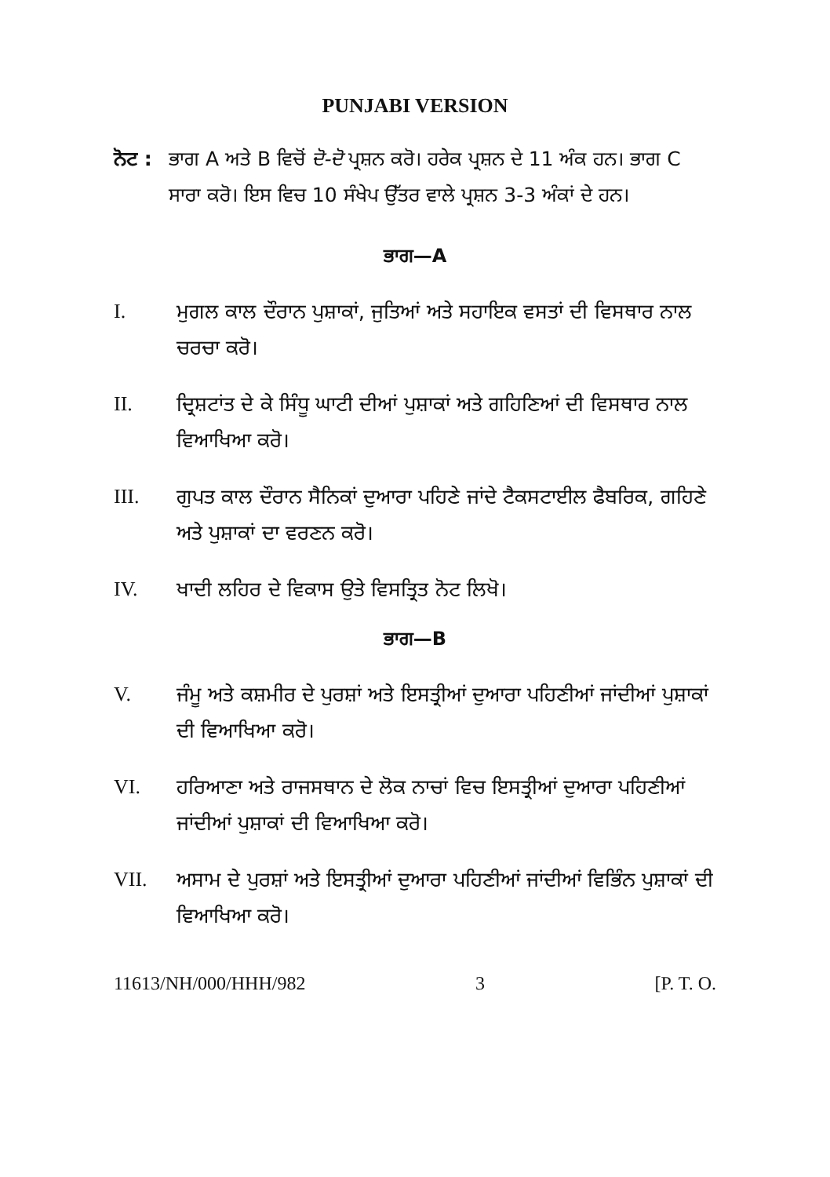PUNJABI VERSION
ਨੋਟ : ਭਾਗ A ਅਤੇ B ਵਿਚੋਂ ਦੋ-ਦੋ ਪ੍ਰਸ਼ਨ ਕਰੋ। ਹਰੇਕ ਪ੍ਰਸ਼ਨ ਦੇ 11 ਅੰਕ ਹਨ। ਭਾਗ C ਸਾਰਾ ਕਰੋ। ਇਸ ਵਿਚ 10 ਸੰਖੇਪ ਉੱਤਰ ਵਾਲੇ ਪ੍ਰਸ਼ਨ 3-3 ਅੰਕਾਂ ਦੇ ਹਨ।
ਭਾਗ—A
I. ਮੁਗਲ ਕਾਲ ਦੌਰਾਨ ਪੁਸ਼ਾਕਾਂ, ਜੁਤਿਆਂ ਅਤੇ ਸਹਾਇਕ ਵਸਤਾਂ ਦੀ ਵਿਸਥਾਰ ਨਾਲ ਚਰਚਾ ਕਰੋ।
II. ਦ੍ਰਿਸ਼ਟਾਂਤ ਦੇ ਕੇ ਸਿੰਧੂ ਘਾਟੀ ਦੀਆਂ ਪੁਸ਼ਾਕਾਂ ਅਤੇ ਗਹਿਣਿਆਂ ਦੀ ਵਿਸਥਾਰ ਨਾਲ ਵਿਆਖਿਆ ਕਰੋ।
III. ਗੁਪਤ ਕਾਲ ਦੌਰਾਨ ਸੈਨਿਕਾਂ ਦੁਆਰਾ ਪਹਿਣੇ ਜਾਂਦੇ ਟੈਕਸਟਾਈਲ ਫੈਬਰਿਕ, ਗਹਿਣੇ ਅਤੇ ਪੁਸ਼ਾਕਾਂ ਦਾ ਵਰਣਨ ਕਰੋ।
IV. ਖਾਦੀ ਲਹਿਰ ਦੇ ਵਿਕਾਸ ਉਤੇ ਵਿਸਤ੍ਰਿਤ ਨੋਟ ਲਿਖੋ।
ਭਾਗ—B
V. ਜੰਮੂ ਅਤੇ ਕਸ਼ਮੀਰ ਦੇ ਪੁਰਸ਼ਾਂ ਅਤੇ ਇਸਤ੍ਰੀਆਂ ਦੁਆਰਾ ਪਹਿਣੀਆਂ ਜਾਂਦੀਆਂ ਪੁਸ਼ਾਕਾਂ ਦੀ ਵਿਆਖਿਆ ਕਰੋ।
VI. ਹਰਿਆਣਾ ਅਤੇ ਰਾਜਸਥਾਨ ਦੇ ਲੋਕ ਨਾਚਾਂ ਵਿਚ ਇਸਤ੍ਰੀਆਂ ਦੁਆਰਾ ਪਹਿਣੀਆਂ ਜਾਂਦੀਆਂ ਪੁਸ਼ਾਕਾਂ ਦੀ ਵਿਆਖਿਆ ਕਰੋ।
VII. ਅਸਾਮ ਦੇ ਪੁਰਸ਼ਾਂ ਅਤੇ ਇਸਤ੍ਰੀਆਂ ਦੁਆਰਾ ਪਹਿਣੀਆਂ ਜਾਂਦੀਆਂ ਵਿਭਿੰਨ ਪੁਸ਼ਾਕਾਂ ਦੀ ਵਿਆਖਿਆ ਕਰੋ।
11613/NH/000/HHH/982 3 [P. T. O.